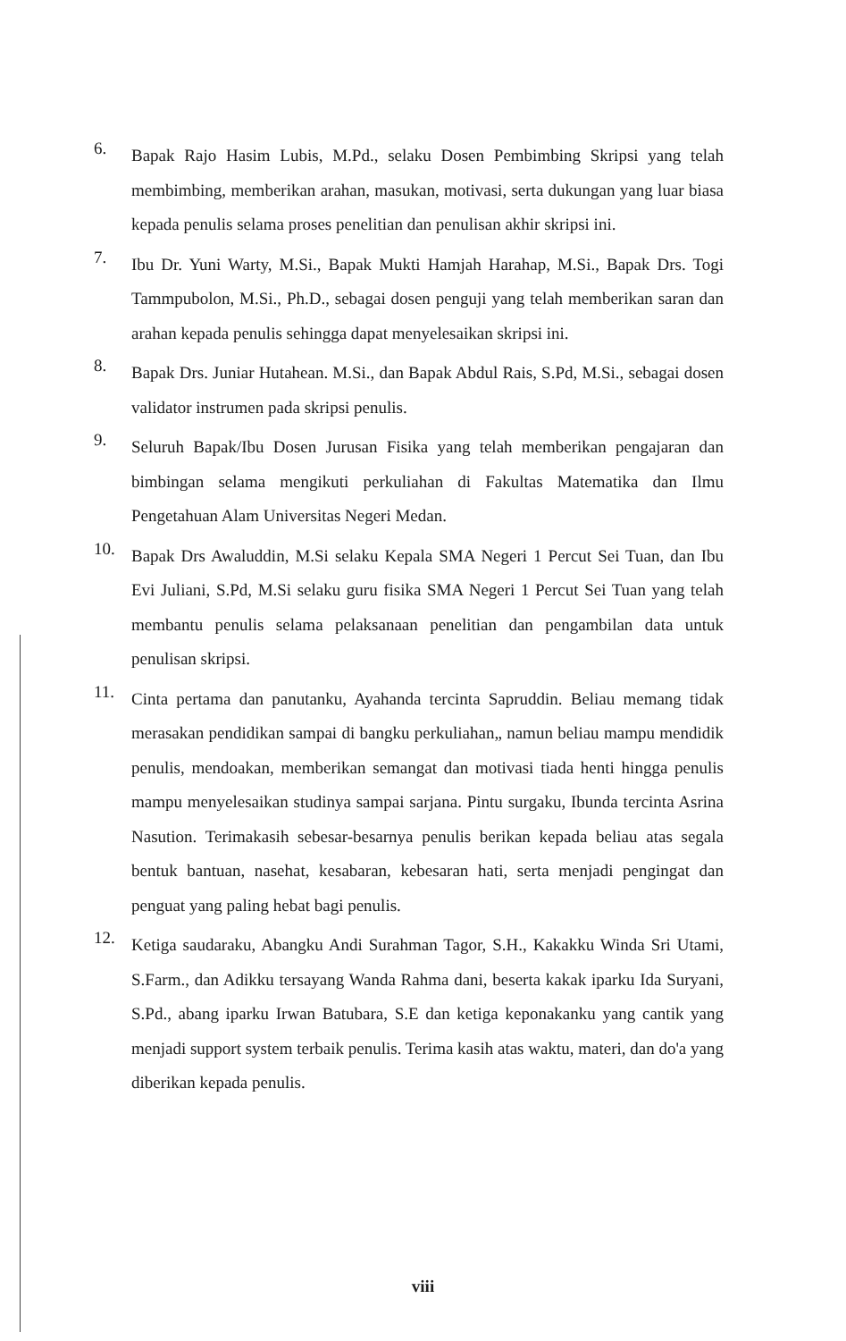6.
Bapak Rajo Hasim Lubis, M.Pd., selaku Dosen Pembimbing Skripsi yang telah membimbing, memberikan arahan, masukan, motivasi, serta dukungan yang luar biasa kepada penulis selama proses penelitian dan penulisan akhir skripsi ini.
7.
Ibu Dr. Yuni Warty, M.Si., Bapak Mukti Hamjah Harahap, M.Si., Bapak Drs. Togi Tammpubolon, M.Si., Ph.D., sebagai dosen penguji yang telah memberikan saran dan arahan kepada penulis sehingga dapat menyelesaikan skripsi ini.
8.
Bapak Drs. Juniar Hutahean. M.Si., dan Bapak Abdul Rais, S.Pd, M.Si., sebagai dosen validator instrumen pada skripsi penulis.
9.
Seluruh Bapak/Ibu Dosen Jurusan Fisika yang telah memberikan pengajaran dan bimbingan selama mengikuti perkuliahan di Fakultas Matematika dan Ilmu Pengetahuan Alam Universitas Negeri Medan.
10.
Bapak Drs Awaluddin, M.Si selaku Kepala SMA Negeri 1 Percut Sei Tuan, dan Ibu Evi Juliani, S.Pd, M.Si selaku guru fisika SMA Negeri 1 Percut Sei Tuan yang telah membantu penulis selama pelaksanaan penelitian dan pengambilan data untuk penulisan skripsi.
11.
Cinta pertama dan panutanku, Ayahanda tercinta Sapruddin. Beliau memang tidak merasakan pendidikan sampai di bangku perkuliahan„ namun beliau mampu mendidik penulis, mendoakan, memberikan semangat dan motivasi tiada henti hingga penulis mampu menyelesaikan studinya sampai sarjana. Pintu surgaku, Ibunda tercinta Asrina Nasution. Terimakasih sebesar-besarnya penulis berikan kepada beliau atas segala bentuk bantuan, nasehat, kesabaran, kebesaran hati, serta menjadi pengingat dan penguat yang paling hebat bagi penulis.
12.
Ketiga saudaraku, Abangku Andi Surahman Tagor, S.H., Kakakku Winda Sri Utami, S.Farm., dan Adikku tersayang Wanda Rahma dani, beserta kakak iparku Ida Suryani, S.Pd., abang iparku Irwan Batubara, S.E dan ketiga keponakanku yang cantik yang menjadi support system terbaik penulis. Terima kasih atas waktu, materi, dan do'a yang diberikan kepada penulis.
viii